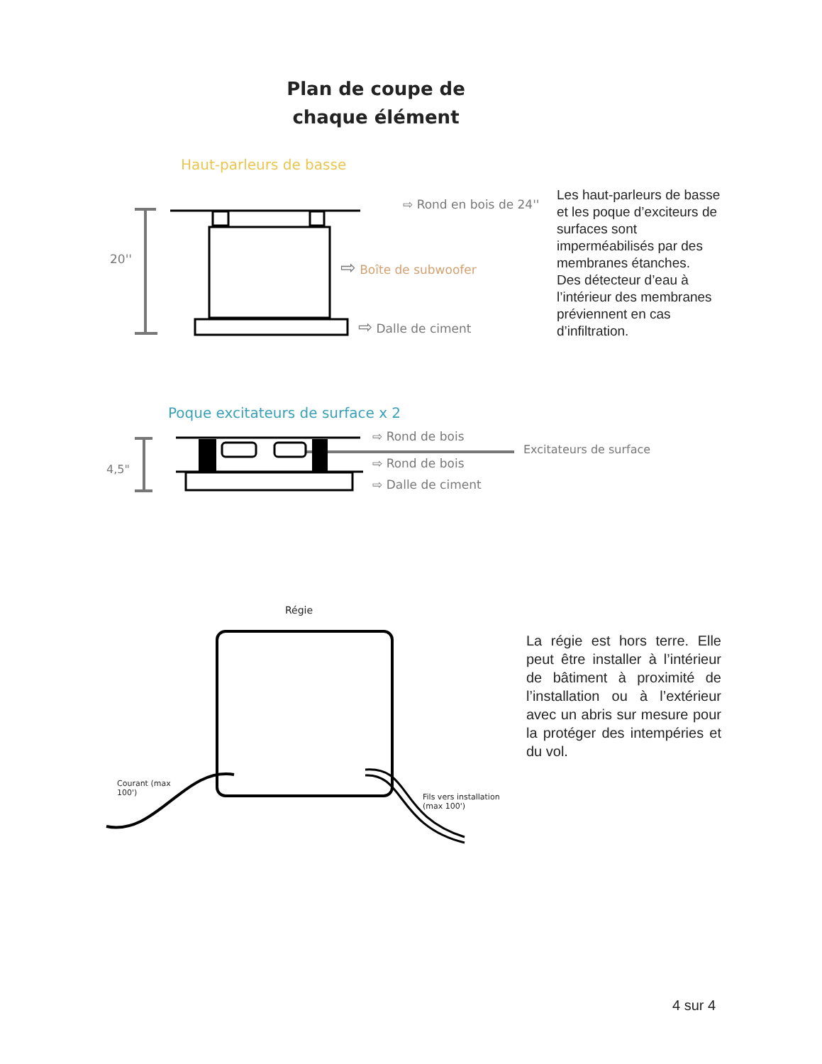Plan de coupe de chaque élément
Haut-parleurs de basse
20''
⇨ Rond en bois de 24''
⇨ Boîte de subwoofer
⇨ Dalle de ciment
Les haut-parleurs de basse et les poque d’exciteurs de surfaces sont imperméabilisés par des membranes étanches.
Des détecteur d’eau à l’intérieur des membranes préviennent en cas d’infiltration.
Poque excitateurs de surface x 2
4,5"
⇨ Rond de bois
Excitateurs de surface
⇨ Rond de bois
⇨ Dalle de ciment
Régie
Courant (max 100')
Fils vers installation (max 100')
La régie est hors terre. Elle peut être installer à l’intérieur de bâtiment à proximité de l’installation ou à l’extérieur avec un abris sur mesure pour la protéger des intempéries et du vol.
4 sur 4